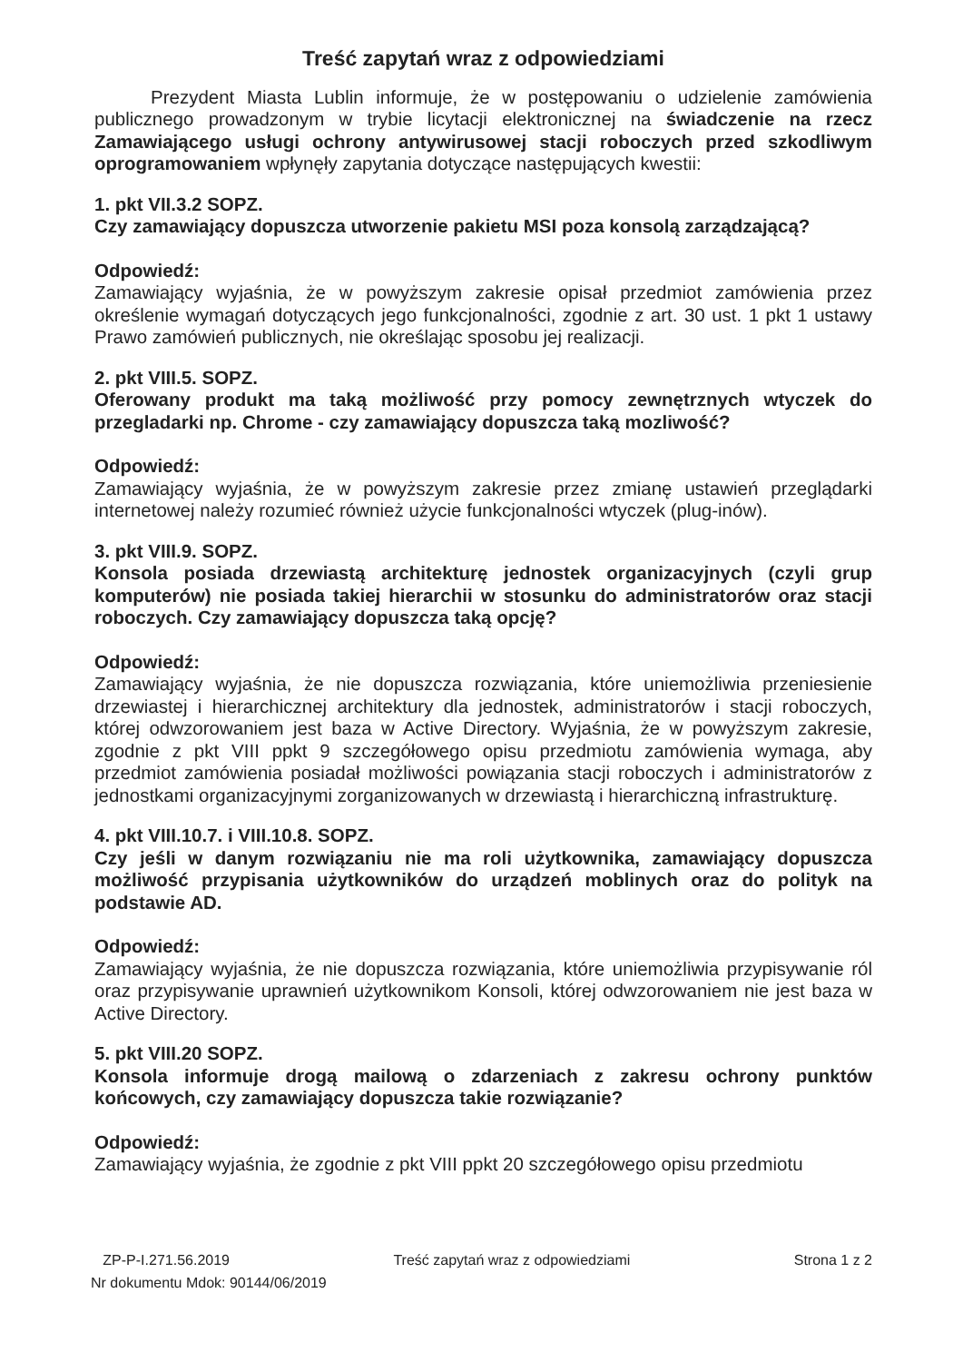Treść zapytań wraz z odpowiedziami
Prezydent Miasta Lublin informuje, że w postępowaniu o udzielenie zamówienia publicznego prowadzonym w trybie licytacji elektronicznej na świadczenie na rzecz Zamawiającego usługi ochrony antywirusowej stacji roboczych przed szkodliwym oprogramowaniem wpłynęły zapytania dotyczące następujących kwestii:
1. pkt VII.3.2 SOPZ.
Czy zamawiający dopuszcza utworzenie pakietu MSI poza konsolą zarządzającą?
Odpowiedź:
Zamawiający wyjaśnia, że w powyższym zakresie opisał przedmiot zamówienia przez określenie wymagań dotyczących jego funkcjonalności, zgodnie z art. 30 ust. 1 pkt 1 ustawy Prawo zamówień publicznych, nie określając sposobu jej realizacji.
2. pkt VIII.5. SOPZ.
Oferowany produkt ma taką możliwość przy pomocy zewnętrznych wtyczek do przegladarki np. Chrome - czy zamawiający dopuszcza taką mozliwość?
Odpowiedź:
Zamawiający wyjaśnia, że w powyższym zakresie przez zmianę ustawień przeglądarki internetowej należy rozumieć również użycie funkcjonalności wtyczek (plug-inów).
3. pkt VIII.9. SOPZ.
Konsola posiada drzewiastą architekturę jednostek organizacyjnych (czyli grup komputerów) nie posiada takiej hierarchii w stosunku do administratorów oraz stacji roboczych. Czy zamawiający dopuszcza taką opcję?
Odpowiedź:
Zamawiający wyjaśnia, że nie dopuszcza rozwiązania, które uniemożliwia przeniesienie drzewiastej i hierarchicznej architektury dla jednostek, administratorów i stacji roboczych, której odwzorowaniem jest baza w Active Directory. Wyjaśnia, że w powyższym zakresie, zgodnie z pkt VIII ppkt 9 szczegółowego opisu przedmiotu zamówienia wymaga, aby przedmiot zamówienia posiadał możliwości powiązania stacji roboczych i administratorów z jednostkami organizacyjnymi zorganizowanych w drzewiastą i hierarchiczną infrastrukturę.
4. pkt VIII.10.7. i VIII.10.8. SOPZ.
Czy jeśli w danym rozwiązaniu nie ma roli użytkownika, zamawiający dopuszcza możliwość przypisania użytkowników do urządzeń moblinych oraz do polityk na podstawie AD.
Odpowiedź:
Zamawiający wyjaśnia, że nie dopuszcza rozwiązania, które uniemożliwia przypisywanie ról oraz przypisywanie uprawnień użytkownikom Konsoli, której odwzorowaniem nie jest baza w Active Directory.
5. pkt VIII.20 SOPZ.
Konsola informuje drogą mailową o zdarzeniach z zakresu ochrony punktów końcowych, czy zamawiający dopuszcza takie rozwiązanie?
Odpowiedź:
Zamawiający wyjaśnia, że zgodnie z pkt VIII ppkt 20 szczegółowego opisu przedmiotu
ZP-P-I.271.56.2019 Treść zapytań wraz z odpowiedziami Strona 1 z 2
Nr dokumentu Mdok: 90144/06/2019